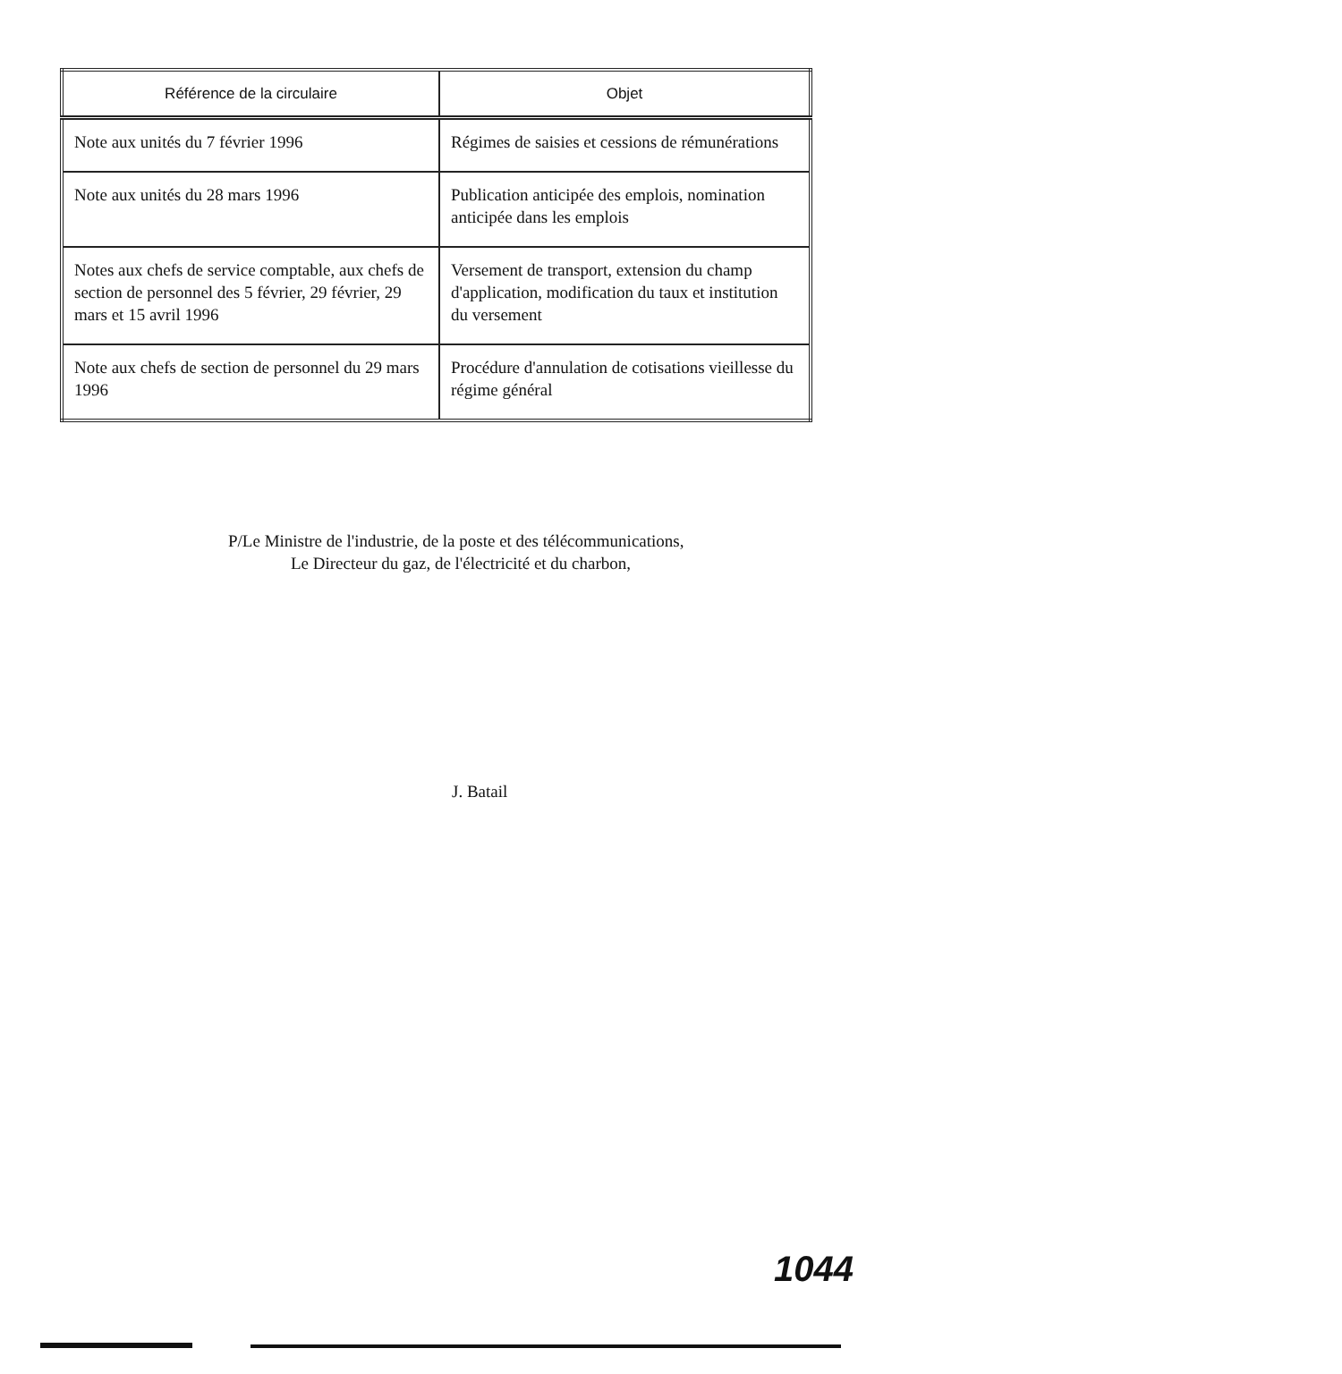| Référence de la circulaire | Objet |
| --- | --- |
| Note aux unités du 7 février 1996 | Régimes de saisies et cessions de rémunérations |
| Note aux unités du 28 mars 1996 | Publication anticipée des emplois, nomination anticipée dans les emplois |
| Notes aux chefs de service comptable, aux chefs de section de personnel des 5 février, 29 février, 29 mars et 15 avril 1996 | Versement de transport, extension du champ d'application, modification du taux et institution du versement |
| Note aux chefs de section de personnel du 29 mars 1996 | Procédure d'annulation de cotisations vieillesse du régime général |
P/Le Ministre de l'industrie, de la poste et des télécommunications,
Le Directeur du gaz, de l'électricité et du charbon,
J. Batail
1044